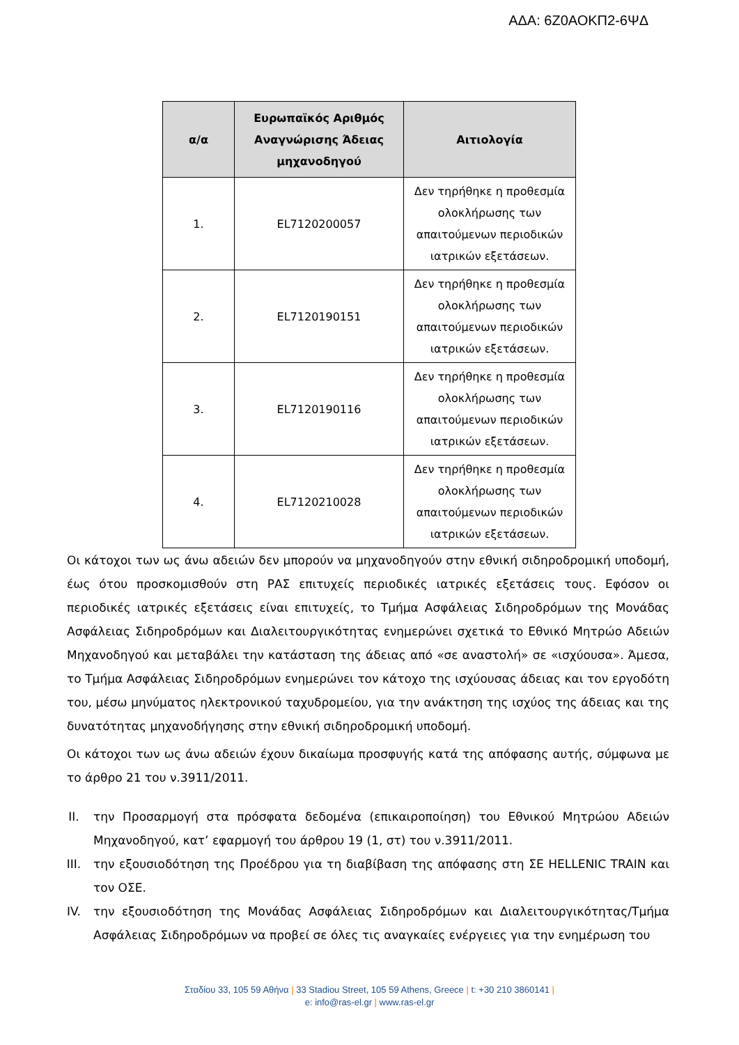ΑΔΑ: 6Ζ0ΑΟΚΠ2-6ΨΔ
| α/α | Ευρωπαϊκός Αριθμός Αναγνώρισης Άδειας μηχανοδηγού | Αιτιολογία |
| --- | --- | --- |
| 1. | EL7120200057 | Δεν τηρήθηκε η προθεσμία ολοκλήρωσης των απαιτούμενων περιοδικών ιατρικών εξετάσεων. |
| 2. | EL7120190151 | Δεν τηρήθηκε η προθεσμία ολοκλήρωσης των απαιτούμενων περιοδικών ιατρικών εξετάσεων. |
| 3. | EL7120190116 | Δεν τηρήθηκε η προθεσμία ολοκλήρωσης των απαιτούμενων περιοδικών ιατρικών εξετάσεων. |
| 4. | EL7120210028 | Δεν τηρήθηκε η προθεσμία ολοκλήρωσης των απαιτούμενων περιοδικών ιατρικών εξετάσεων. |
Οι κάτοχοι των ως άνω αδειών δεν μπορούν να μηχανοδηγούν στην εθνική σιδηροδρομική υποδομή, έως ότου προσκομισθούν στη ΡΑΣ επιτυχείς περιοδικές ιατρικές εξετάσεις τους. Εφόσον οι περιοδικές ιατρικές εξετάσεις είναι επιτυχείς, το Τμήμα Ασφάλειας Σιδηροδρόμων της Μονάδας Ασφάλειας Σιδηροδρόμων και Διαλειτουργικότητας ενημερώνει σχετικά το Εθνικό Μητρώο Αδειών Μηχανοδηγού και μεταβάλει την κατάσταση της άδειας από «σε αναστολή» σε «ισχύουσα». Άμεσα, το Τμήμα Ασφάλειας Σιδηροδρόμων ενημερώνει τον κάτοχο της ισχύουσας άδειας και τον εργοδότη του, μέσω μηνύματος ηλεκτρονικού ταχυδρομείου, για την ανάκτηση της ισχύος της άδειας και της δυνατότητας μηχανοδήγησης στην εθνική σιδηροδρομική υποδομή.
Οι κάτοχοι των ως άνω αδειών έχουν δικαίωμα προσφυγής κατά της απόφασης αυτής, σύμφωνα με το άρθρο 21 του ν.3911/2011.
II. την Προσαρμογή στα πρόσφατα δεδομένα (επικαιροποίηση) του Εθνικού Μητρώου Αδειών Μηχανοδηγού, κατ’ εφαρμογή του άρθρου 19 (1, στ) του ν.3911/2011.
III. την εξουσιοδότηση της Προέδρου για τη διαβίβαση της απόφασης στη ΣΕ HELLENIC TRAIN και τον ΟΣΕ.
IV. την εξουσιοδότηση της Μονάδας Ασφάλειας Σιδηροδρόμων και Διαλειτουργικότητας/Τμήμα Ασφάλειας Σιδηροδρόμων να προβεί σε όλες τις αναγκαίες ενέργειες για την ενημέρωση του
Σταδίου 33, 105 59 Αθήνα | 33 Stadiou Street, 105 59 Athens, Greece | t: +30 210 3860141 |
e: info@ras-el.gr | www.ras-el.gr